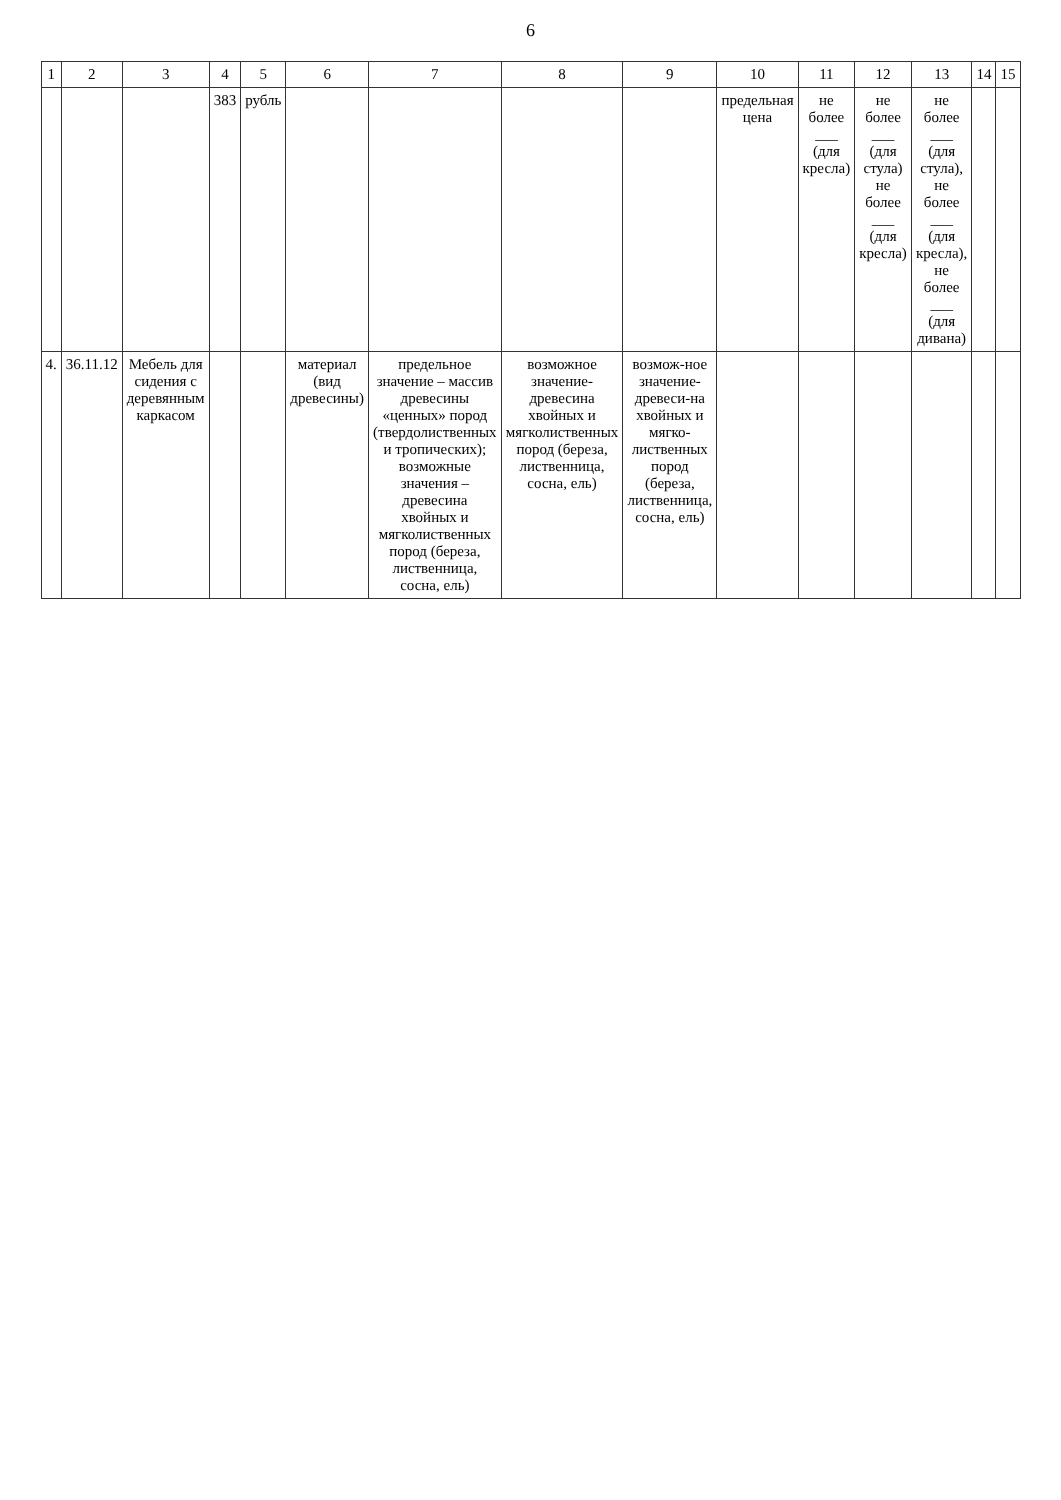6
| 1 | 2 | 3 | 4 | 5 | 6 | 7 | 8 | 9 | 10 | 11 | 12 | 13 | 14 | 15 |
| --- | --- | --- | --- | --- | --- | --- | --- | --- | --- | --- | --- | --- | --- | --- |
| | | | 383 | рубль | | | | | предельная цена | не более ___ (для кресла) | не более ___ (для стула) не более ___ (для кресла) | не более ___ (для стула), не более ___ (для кресла), не более ___ (для дивана) | | |
| 4. | 36.11.12 | Мебель для сидения с деревянным каркасом | | | материал (вид древесины) | предельное значение – массив древесины «ценных» пород (твердолиственных и тропических); возможные значения – древесина хвойных и мягколиственных пород (береза, лиственница, сосна, ель) | возможное значение- древесина хвойных и мягколиственных пород (береза, лиственница, сосна, ель) | возмож-ное значение- древеси-на хвойных и мягко-лиственных пород (береза, лиственница, сосна, ель) | | | | | | |